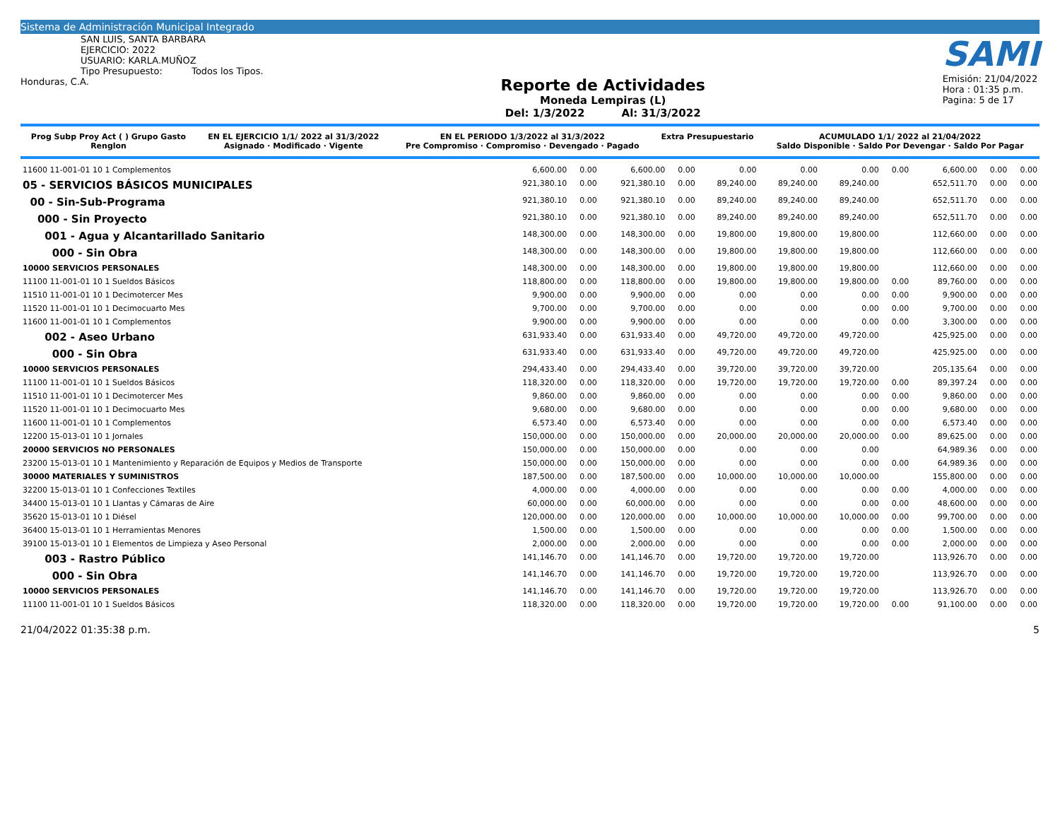Sistema de Administración Municipal Integrado
SAN LUIS, SANTA BARBARA
EJERCICIO: 2022
USUARIO: KARLA.MUÑOZ
Tipo Presupuesto: Todos los Tipos.
Honduras, C.A.
Reporte de Actividades
Moneda Lempiras (L)
Del: 1/3/2022 Al: 31/3/2022
SAMI
Emisión: 21/04/2022
Hora : 01:35 p.m.
Pagina: 5 de 17
| Prog Subp Proy Act ( ) Grupo Gasto Renglon | EN EL EJERCICIO 1/1/ 2022 al 31/3/2022 Asignado · Modificado · Vigente | EN EL PERIODO 1/3/2022 al 31/3/2022 Pre Compromiso · Compromiso · Devengado · Pagado | Extra Presupuestario | ACUMULADO 1/1/ 2022 al 21/04/2022 Saldo Disponible · Saldo Por Devengar · Saldo Por Pagar |
| --- | --- | --- | --- | --- |
| 11600 11-001-01 10 1 Complementos | 6,600.00 | 0.00 | 6,600.00 | 0.00 | 0.00 | 0.00 | 0.00 | 0.00 | 6,600.00 | 0.00 | 0.00 |
| 05 - SERVICIOS BÁSICOS MUNICIPALES | 921,380.10 | 0.00 | 921,380.10 | 0.00 | 89,240.00 | 89,240.00 | 89,240.00 | | 652,511.70 | 0.00 | 0.00 |
| 00 - Sin-Sub-Programa | 921,380.10 | 0.00 | 921,380.10 | 0.00 | 89,240.00 | 89,240.00 | 89,240.00 | | 652,511.70 | 0.00 | 0.00 |
| 000 - Sin Proyecto | 921,380.10 | 0.00 | 921,380.10 | 0.00 | 89,240.00 | 89,240.00 | 89,240.00 | | 652,511.70 | 0.00 | 0.00 |
| 001 - Agua y Alcantarillado Sanitario | 148,300.00 | 0.00 | 148,300.00 | 0.00 | 19,800.00 | 19,800.00 | 19,800.00 | | 112,660.00 | 0.00 | 0.00 |
| 000 - Sin Obra | 148,300.00 | 0.00 | 148,300.00 | 0.00 | 19,800.00 | 19,800.00 | 19,800.00 | | 112,660.00 | 0.00 | 0.00 |
| 10000 SERVICIOS PERSONALES | 148,300.00 | 0.00 | 148,300.00 | 0.00 | 19,800.00 | 19,800.00 | 19,800.00 | | 112,660.00 | 0.00 | 0.00 |
| 11100 11-001-01 10 1 Sueldos Básicos | 118,800.00 | 0.00 | 118,800.00 | 0.00 | 19,800.00 | 19,800.00 | 19,800.00 | 0.00 | 89,760.00 | 0.00 | 0.00 |
| 11510 11-001-01 10 1 Decimotercer Mes | 9,900.00 | 0.00 | 9,900.00 | 0.00 | 0.00 | 0.00 | 0.00 | 0.00 | 9,900.00 | 0.00 | 0.00 |
| 11520 11-001-01 10 1 Decimocuarto Mes | 9,700.00 | 0.00 | 9,700.00 | 0.00 | 0.00 | 0.00 | 0.00 | 0.00 | 9,700.00 | 0.00 | 0.00 |
| 11600 11-001-01 10 1 Complementos | 9,900.00 | 0.00 | 9,900.00 | 0.00 | 0.00 | 0.00 | 0.00 | 0.00 | 3,300.00 | 0.00 | 0.00 |
| 002 - Aseo Urbano | 631,933.40 | 0.00 | 631,933.40 | 0.00 | 49,720.00 | 49,720.00 | 49,720.00 | | 425,925.00 | 0.00 | 0.00 |
| 000 - Sin Obra | 631,933.40 | 0.00 | 631,933.40 | 0.00 | 49,720.00 | 49,720.00 | 49,720.00 | | 425,925.00 | 0.00 | 0.00 |
| 10000 SERVICIOS PERSONALES | 294,433.40 | 0.00 | 294,433.40 | 0.00 | 39,720.00 | 39,720.00 | 39,720.00 | | 205,135.64 | 0.00 | 0.00 |
| 11100 11-001-01 10 1 Sueldos Básicos | 118,320.00 | 0.00 | 118,320.00 | 0.00 | 19,720.00 | 19,720.00 | 19,720.00 | 0.00 | 89,397.24 | 0.00 | 0.00 |
| 11510 11-001-01 10 1 Decimotercer Mes | 9,860.00 | 0.00 | 9,860.00 | 0.00 | 0.00 | 0.00 | 0.00 | 0.00 | 9,860.00 | 0.00 | 0.00 |
| 11520 11-001-01 10 1 Decimocuarto Mes | 9,680.00 | 0.00 | 9,680.00 | 0.00 | 0.00 | 0.00 | 0.00 | 0.00 | 9,680.00 | 0.00 | 0.00 |
| 11600 11-001-01 10 1 Complementos | 6,573.40 | 0.00 | 6,573.40 | 0.00 | 0.00 | 0.00 | 0.00 | 0.00 | 6,573.40 | 0.00 | 0.00 |
| 12200 15-013-01 10 1 Jornales | 150,000.00 | 0.00 | 150,000.00 | 0.00 | 20,000.00 | 20,000.00 | 20,000.00 | 0.00 | 89,625.00 | 0.00 | 0.00 |
| 20000 SERVICIOS NO PERSONALES | 150,000.00 | 0.00 | 150,000.00 | 0.00 | 0.00 | 0.00 | 0.00 | | 64,989.36 | 0.00 | 0.00 |
| 23200 15-013-01 10 1 Mantenimiento y Reparación de Equipos y Medios de Transporte | 150,000.00 | 0.00 | 150,000.00 | 0.00 | 0.00 | 0.00 | 0.00 | 0.00 | 64,989.36 | 0.00 | 0.00 |
| 30000 MATERIALES Y SUMINISTROS | 187,500.00 | 0.00 | 187,500.00 | 0.00 | 10,000.00 | 10,000.00 | 10,000.00 | | 155,800.00 | 0.00 | 0.00 |
| 32200 15-013-01 10 1 Confecciones Textiles | 4,000.00 | 0.00 | 4,000.00 | 0.00 | 0.00 | 0.00 | 0.00 | 0.00 | 4,000.00 | 0.00 | 0.00 |
| 34400 15-013-01 10 1 Llantas y Cámaras de Aire | 60,000.00 | 0.00 | 60,000.00 | 0.00 | 0.00 | 0.00 | 0.00 | 0.00 | 48,600.00 | 0.00 | 0.00 |
| 35620 15-013-01 10 1 Diésel | 120,000.00 | 0.00 | 120,000.00 | 0.00 | 10,000.00 | 10,000.00 | 10,000.00 | 0.00 | 99,700.00 | 0.00 | 0.00 |
| 36400 15-013-01 10 1 Herramientas Menores | 1,500.00 | 0.00 | 1,500.00 | 0.00 | 0.00 | 0.00 | 0.00 | 0.00 | 1,500.00 | 0.00 | 0.00 |
| 39100 15-013-01 10 1 Elementos de Limpieza y Aseo Personal | 2,000.00 | 0.00 | 2,000.00 | 0.00 | 0.00 | 0.00 | 0.00 | 0.00 | 2,000.00 | 0.00 | 0.00 |
| 003 - Rastro Público | 141,146.70 | 0.00 | 141,146.70 | 0.00 | 19,720.00 | 19,720.00 | 19,720.00 | | 113,926.70 | 0.00 | 0.00 |
| 000 - Sin Obra | 141,146.70 | 0.00 | 141,146.70 | 0.00 | 19,720.00 | 19,720.00 | 19,720.00 | | 113,926.70 | 0.00 | 0.00 |
| 10000 SERVICIOS PERSONALES | 141,146.70 | 0.00 | 141,146.70 | 0.00 | 19,720.00 | 19,720.00 | 19,720.00 | | 113,926.70 | 0.00 | 0.00 |
| 11100 11-001-01 10 1 Sueldos Básicos | 118,320.00 | 0.00 | 118,320.00 | 0.00 | 19,720.00 | 19,720.00 | 19,720.00 | 0.00 | 91,100.00 | 0.00 | 0.00 |
21/04/2022 01:35:38 p.m. 5